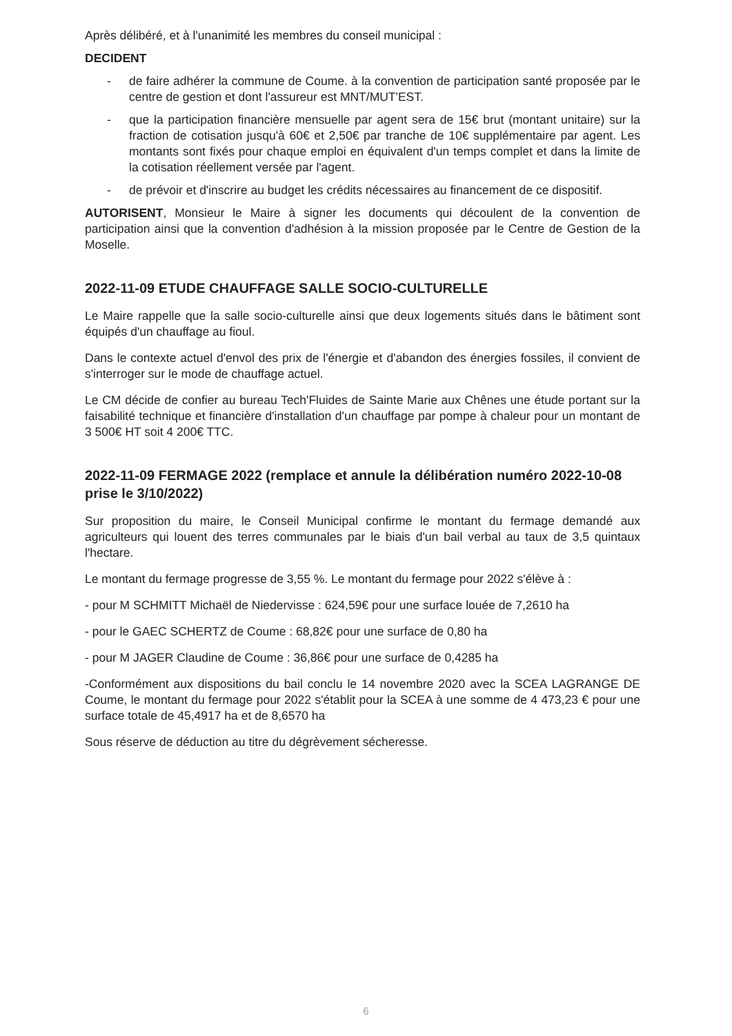Après délibéré, et à l'unanimité les membres du conseil municipal :
DECIDENT
- de faire adhérer la commune de Coume. à la convention de participation santé proposée par le centre de gestion et dont l'assureur est MNT/MUT'EST.
- que la participation financière mensuelle par agent sera de 15€ brut (montant unitaire) sur la fraction de cotisation jusqu'à 60€ et 2,50€ par tranche de 10€ supplémentaire par agent. Les montants sont fixés pour chaque emploi en équivalent d'un temps complet et dans la limite de la cotisation réellement versée par l'agent.
- de prévoir et d'inscrire au budget les crédits nécessaires au financement de ce dispositif.
AUTORISENT, Monsieur le Maire à signer les documents qui découlent de la convention de participation ainsi que la convention d'adhésion à la mission proposée par le Centre de Gestion de la Moselle.
2022-11-09 ETUDE CHAUFFAGE SALLE SOCIO-CULTURELLE
Le Maire rappelle que la salle socio-culturelle ainsi que deux logements situés dans le bâtiment sont équipés d'un chauffage au fioul.
Dans le contexte actuel d'envol des prix de l'énergie et d'abandon des énergies fossiles, il convient de s'interroger sur le mode de chauffage actuel.
Le CM décide de confier au bureau Tech'Fluides de Sainte Marie aux Chênes une étude portant sur la faisabilité technique et financière d'installation d'un chauffage par pompe à chaleur pour un montant de 3 500€ HT soit 4 200€ TTC.
2022-11-09 FERMAGE 2022 (remplace et annule la délibération numéro 2022-10-08 prise le 3/10/2022)
Sur proposition du maire, le Conseil Municipal confirme le montant du fermage demandé aux agriculteurs qui louent des terres communales par le biais d'un bail verbal au taux de 3,5 quintaux l'hectare.
Le montant du fermage progresse de 3,55 %. Le montant du fermage pour 2022 s'élève à :
- pour M SCHMITT Michaël de Niedervisse : 624,59€ pour une surface louée de 7,2610 ha
- pour le GAEC SCHERTZ de Coume : 68,82€ pour une surface de 0,80 ha
- pour M JAGER Claudine de Coume : 36,86€ pour une surface de 0,4285 ha
-Conformément aux dispositions du bail conclu le 14 novembre 2020 avec la SCEA LAGRANGE DE Coume, le montant du fermage pour 2022 s'établit pour la SCEA à une somme de 4 473,23 € pour une surface totale de 45,4917 ha et de 8,6570 ha
Sous réserve de déduction au titre du dégrèvement sécheresse.
6